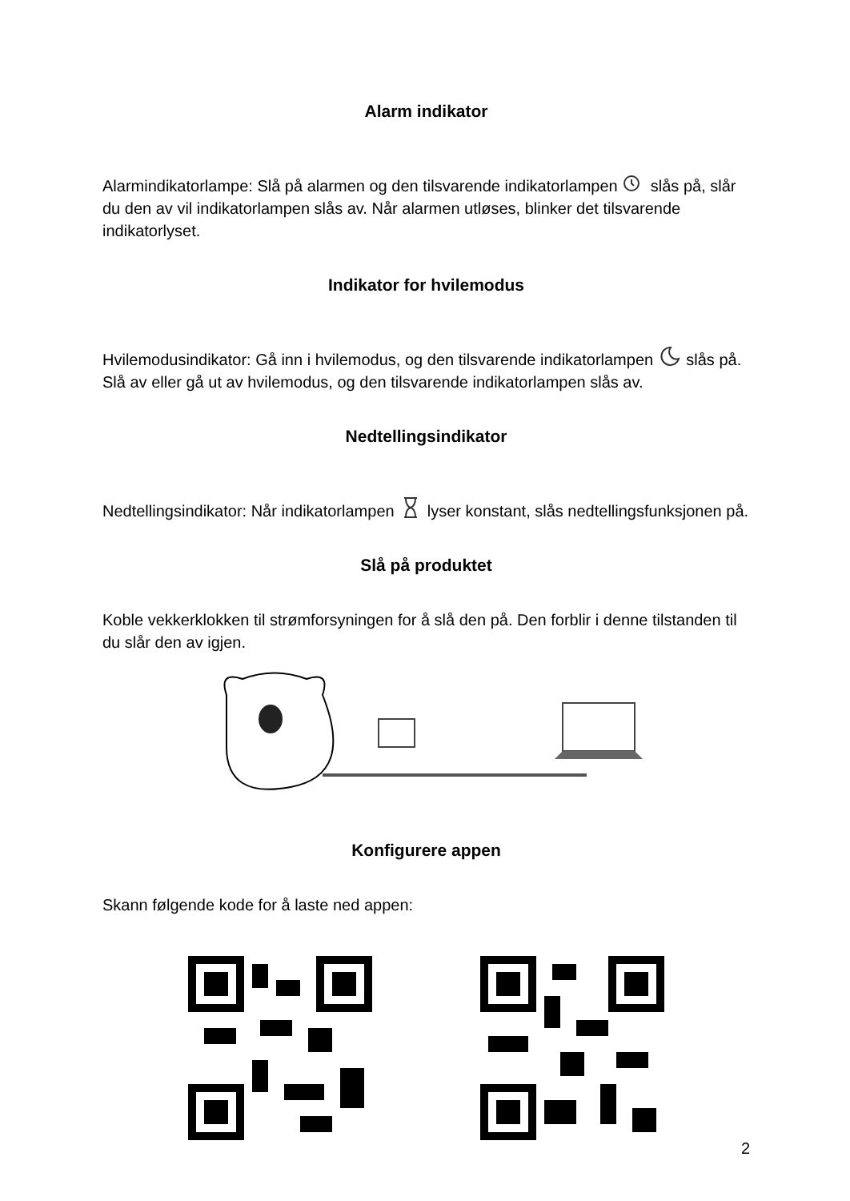Alarm indikator
Alarmindikatorlampe: Slå på alarmen og den tilsvarende indikatorlampen slås på, slår du den av vil indikatorlampen slås av. Når alarmen utløses, blinker det tilsvarende indikatorlyset.
Indikator for hvilemodus
Hvilemodusindikator: Gå inn i hvilemodus, og den tilsvarende indikatorlampen slås på. Slå av eller gå ut av hvilemodus, og den tilsvarende indikatorlampen slås av.
Nedtellingsindikator
Nedtellingsindikator: Når indikatorlampen lyser konstant, slås nedtellingsfunksjonen på.
Slå på produktet
Koble vekkerklokken til strømforsyningen for å slå den på. Den forblir i denne tilstanden til du slår den av igjen.
Konfigurere appen
Skann følgende kode for å laste ned appen:
2